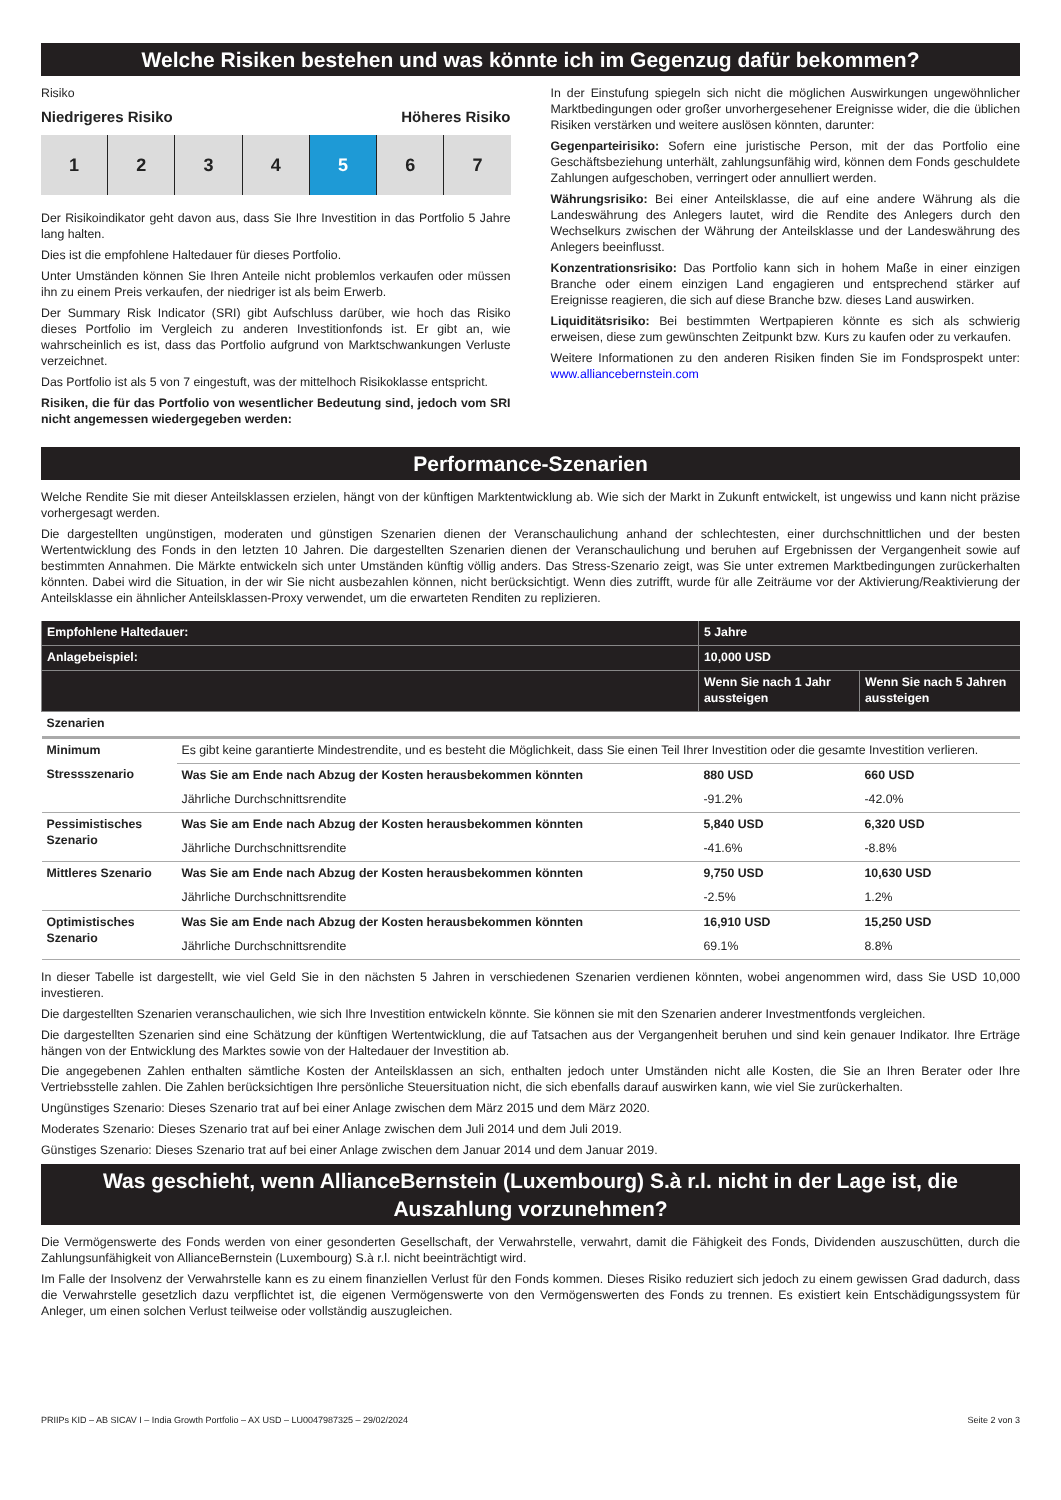Welche Risiken bestehen und was könnte ich im Gegenzug dafür bekommen?
Risiko
Niedrigeres Risiko Höheres Risiko
1 2 3 4 5 6 7
Der Risikoindikator geht davon aus, dass Sie Ihre Investition in das Portfolio 5 Jahre lang halten.
Dies ist die empfohlene Haltedauer für dieses Portfolio.
Unter Umständen können Sie Ihren Anteile nicht problemlos verkaufen oder müssen ihn zu einem Preis verkaufen, der niedriger ist als beim Erwerb.
Der Summary Risk Indicator (SRI) gibt Aufschluss darüber, wie hoch das Risiko dieses Portfolio im Vergleich zu anderen Investitionfonds ist. Er gibt an, wie wahrscheinlich es ist, dass das Portfolio aufgrund von Marktschwankungen Verluste verzeichnet.
Das Portfolio ist als 5 von 7 eingestuft, was der mittelhoch Risikoklasse entspricht.
Risiken, die für das Portfolio von wesentlicher Bedeutung sind, jedoch vom SRI nicht angemessen wiedergegeben werden:
In der Einstufung spiegeln sich nicht die möglichen Auswirkungen ungewöhnlicher Marktbedingungen oder großer unvorhergesehener Ereignisse wider, die die üblichen Risiken verstärken und weitere auslösen könnten, darunter:
Gegenparteirisiko: Sofern eine juristische Person, mit der das Portfolio eine Geschäftsbeziehung unterhält, zahlungsunfähig wird, können dem Fonds geschuldete Zahlungen aufgeschoben, verringert oder annulliert werden.
Währungsrisiko: Bei einer Anteilsklasse, die auf eine andere Währung als die Landeswährung des Anlegers lautet, wird die Rendite des Anlegers durch den Wechselkurs zwischen der Währung der Anteilsklasse und der Landeswährung des Anlegers beeinflusst.
Konzentrationsrisiko: Das Portfolio kann sich in hohem Maße in einer einzigen Branche oder einem einzigen Land engagieren und entsprechend stärker auf Ereignisse reagieren, die sich auf diese Branche bzw. dieses Land auswirken.
Liquiditätsrisiko: Bei bestimmten Wertpapieren könnte es sich als schwierig erweisen, diese zum gewünschten Zeitpunkt bzw. Kurs zu kaufen oder zu verkaufen.
Weitere Informationen zu den anderen Risiken finden Sie im Fondsprospekt unter: www.alliancebernstein.com
Performance-Szenarien
Welche Rendite Sie mit dieser Anteilsklassen erzielen, hängt von der künftigen Marktentwicklung ab. Wie sich der Markt in Zukunft entwickelt, ist ungewiss und kann nicht präzise vorhergesagt werden.
Die dargestellten ungünstigen, moderaten und günstigen Szenarien dienen der Veranschaulichung anhand der schlechtesten, einer durchschnittlichen und der besten Wertentwicklung des Fonds in den letzten 10 Jahren. Die dargestellten Szenarien dienen der Veranschaulichung und beruhen auf Ergebnissen der Vergangenheit sowie auf bestimmten Annahmen. Die Märkte entwickeln sich unter Umständen künftig völlig anders. Das Stress-Szenario zeigt, was Sie unter extremen Marktbedingungen zurückerhalten könnten. Dabei wird die Situation, in der wir Sie nicht ausbezahlen können, nicht berücksichtigt. Wenn dies zutrifft, wurde für alle Zeiträume vor der Aktivierung/Reaktivierung der Anteilsklasse ein ähnlicher Anteilsklassen-Proxy verwendet, um die erwarteten Renditen zu replizieren.
| Empfohlene Haltedauer: | | 5 Jahre | |
| --- | --- | --- | --- |
| Anlagebeispiel: | | 10,000 USD | |
| | | Wenn Sie nach 1 Jahr aussteigen | Wenn Sie nach 5 Jahren aussteigen |
| Szenarien | | | |
| Minimum | Es gibt keine garantierte Mindestrendite, und es besteht die Möglichkeit, dass Sie einen Teil Ihrer Investition oder die gesamte Investition verlieren. | | |
| Stressszenario | Was Sie am Ende nach Abzug der Kosten herausbekommen könnten | 880 USD | 660 USD |
| | Jährliche Durchschnittsrendite | -91.2% | -42.0% |
| Pessimistisches Szenario | Was Sie am Ende nach Abzug der Kosten herausbekommen könnten | 5,840 USD | 6,320 USD |
| | Jährliche Durchschnittsrendite | -41.6% | -8.8% |
| Mittleres Szenario | Was Sie am Ende nach Abzug der Kosten herausbekommen könnten | 9,750 USD | 10,630 USD |
| | Jährliche Durchschnittsrendite | -2.5% | 1.2% |
| Optimistisches Szenario | Was Sie am Ende nach Abzug der Kosten herausbekommen könnten | 16,910 USD | 15,250 USD |
| | Jährliche Durchschnittsrendite | 69.1% | 8.8% |
In dieser Tabelle ist dargestellt, wie viel Geld Sie in den nächsten 5 Jahren in verschiedenen Szenarien verdienen könnten, wobei angenommen wird, dass Sie USD 10,000 investieren.
Die dargestellten Szenarien veranschaulichen, wie sich Ihre Investition entwickeln könnte. Sie können sie mit den Szenarien anderer Investmentfonds vergleichen.
Die dargestellten Szenarien sind eine Schätzung der künftigen Wertentwicklung, die auf Tatsachen aus der Vergangenheit beruhen und sind kein genauer Indikator. Ihre Erträge hängen von der Entwicklung des Marktes sowie von der Haltedauer der Investition ab.
Die angegebenen Zahlen enthalten sämtliche Kosten der Anteilsklassen an sich, enthalten jedoch unter Umständen nicht alle Kosten, die Sie an Ihren Berater oder Ihre Vertriebsstelle zahlen. Die Zahlen berücksichtigen Ihre persönliche Steuersituation nicht, die sich ebenfalls darauf auswirken kann, wie viel Sie zurückerhalten.
Ungünstiges Szenario: Dieses Szenario trat auf bei einer Anlage zwischen dem März 2015 und dem März 2020.
Moderates Szenario: Dieses Szenario trat auf bei einer Anlage zwischen dem Juli 2014 und dem Juli 2019.
Günstiges Szenario: Dieses Szenario trat auf bei einer Anlage zwischen dem Januar 2014 und dem Januar 2019.
Was geschieht, wenn AllianceBernstein (Luxembourg) S.à r.l. nicht in der Lage ist, die Auszahlung vorzunehmen?
Die Vermögenswerte des Fonds werden von einer gesonderten Gesellschaft, der Verwahrstelle, verwahrt, damit die Fähigkeit des Fonds, Dividenden auszuschütten, durch die Zahlungsunfähigkeit von AllianceBernstein (Luxembourg) S.à r.l. nicht beeinträchtigt wird.
Im Falle der Insolvenz der Verwahrstelle kann es zu einem finanziellen Verlust für den Fonds kommen. Dieses Risiko reduziert sich jedoch zu einem gewissen Grad dadurch, dass die Verwahrstelle gesetzlich dazu verpflichtet ist, die eigenen Vermögenswerte von den Vermögenswerten des Fonds zu trennen. Es existiert kein Entschädigungssystem für Anleger, um einen solchen Verlust teilweise oder vollständig auszugleichen.
PRIIPs KID – AB SICAV I – India Growth Portfolio – AX USD – LU0047987325 – 29/02/2024 Seite 2 von 3